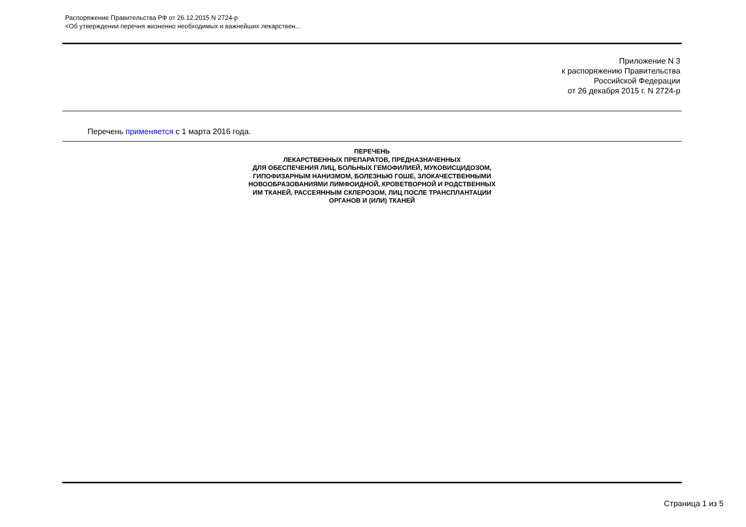Распоряжение Правительства РФ от 26.12.2015 N 2724-р
<Об утверждении перечня жизненно необходимых и важнейших лекарствен...
Приложение N 3
к распоряжению Правительства
Российской Федерации
от 26 декабря 2015 г. N 2724-р
Перечень применяется с 1 марта 2016 года.
ПЕРЕЧЕНЬ
ЛЕКАРСТВЕННЫХ ПРЕПАРАТОВ, ПРЕДНАЗНАЧЕННЫХ
ДЛЯ ОБЕСПЕЧЕНИЯ ЛИЦ, БОЛЬНЫХ ГЕМОФИЛИЕЙ, МУКОВИСЦИДОЗОМ,
ГИПОФИЗАРНЫМ НАНИЗМОМ, БОЛЕЗНЬЮ ГОШЕ, ЗЛОКАЧЕСТВЕННЫМИ
НОВООБРАЗОВАНИЯМИ ЛИМФОИДНОЙ, КРОВЕТВОРНОЙ И РОДСТВЕННЫХ
ИМ ТКАНЕЙ, РАССЕЯННЫМ СКЛЕРОЗОМ, ЛИЦ ПОСЛЕ ТРАНСПЛАНТАЦИИ
ОРГАНОВ И (ИЛИ) ТКАНЕЙ
Страница 1 из 5